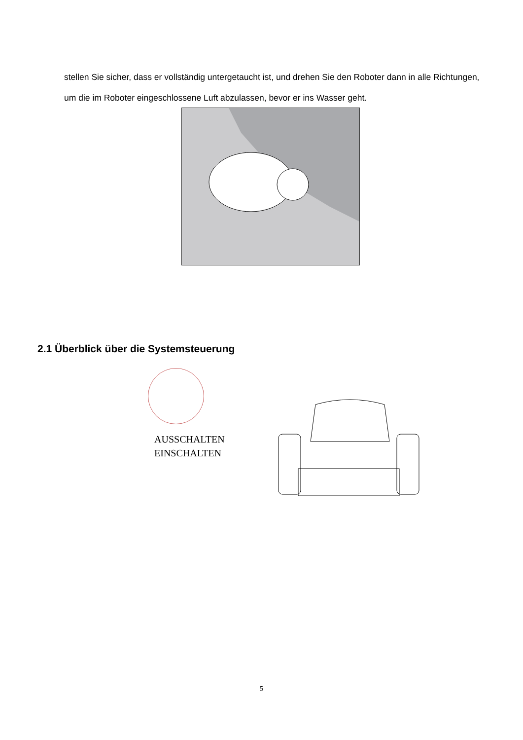stellen Sie sicher, dass er vollständig untergetaucht ist, und drehen Sie den Roboter dann in alle Richtungen, um die im Roboter eingeschlossene Luft abzulassen, bevor er ins Wasser geht.
2.1 Überblick über die Systemsteuerung
AUSSCHALTEN
EINSCHALTEN
5